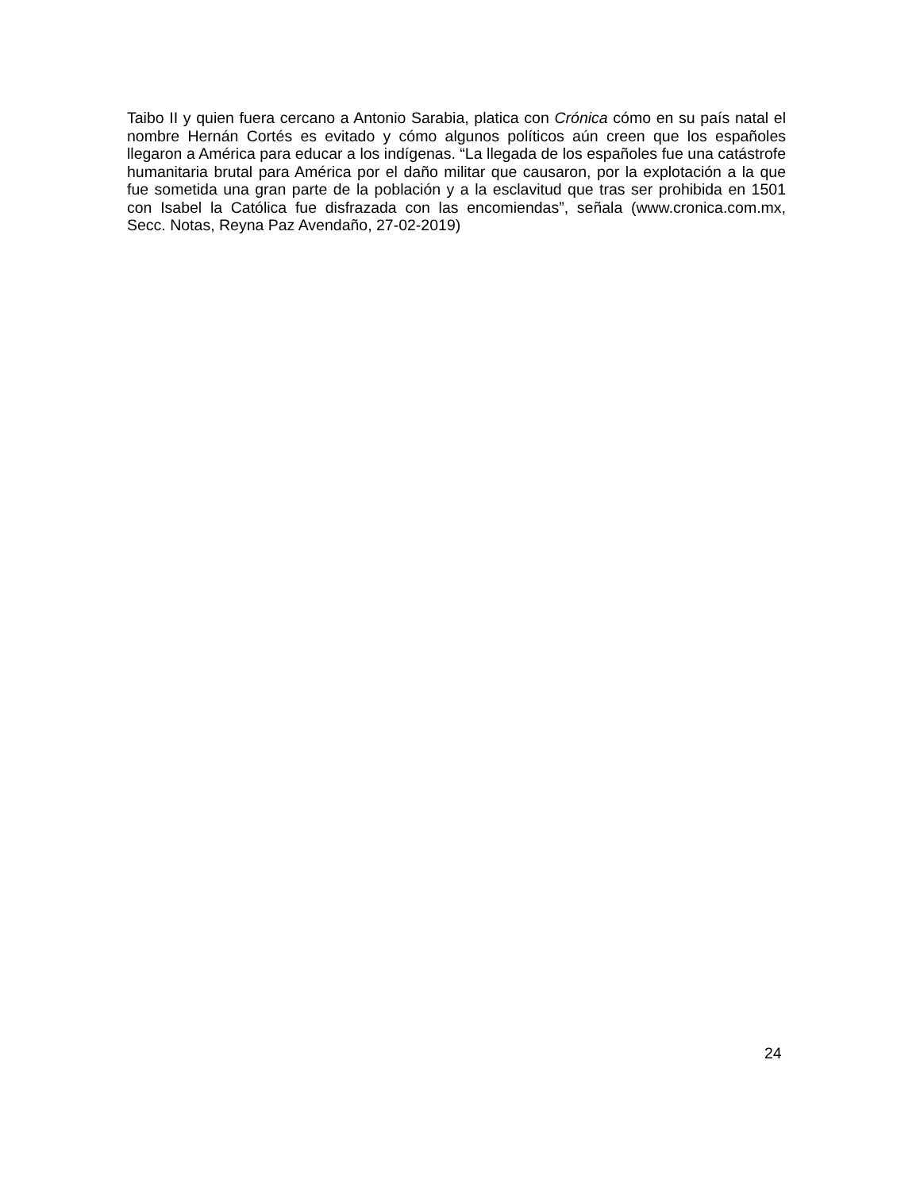Taibo II y quien fuera cercano a Antonio Sarabia, platica con Crónica cómo en su país natal el nombre Hernán Cortés es evitado y cómo algunos políticos aún creen que los españoles llegaron a América para educar a los indígenas. “La llegada de los españoles fue una catástrofe humanitaria brutal para América por el daño militar que causaron, por la explotación a la que fue sometida una gran parte de la población y a la esclavitud que tras ser prohibida en 1501 con Isabel la Católica fue disfrazada con las encomiendas”, señala (www.cronica.com.mx, Secc. Notas, Reyna Paz Avendaño, 27-02-2019)
24